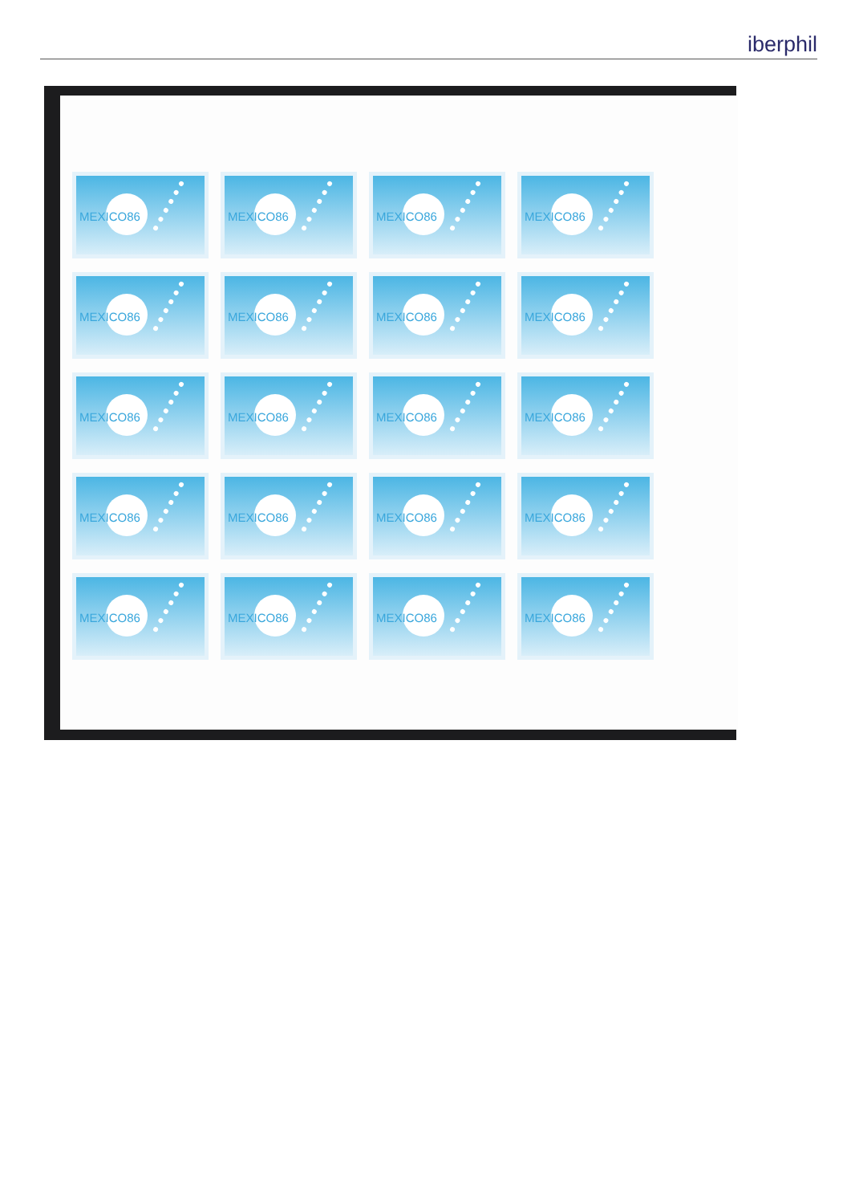iberphil
MEXICO86
MEXICO86
MEXICO86
MEXICO86
MEXICO86
MEXICO86
MEXICO86
MEXICO86
MEXICO86
MEXICO86
MEXICO86
MEXICO86
MEXICO86
MEXICO86
MEXICO86
MEXICO86
MEXICO86
MEXICO86
MEXICO86
MEXICO86